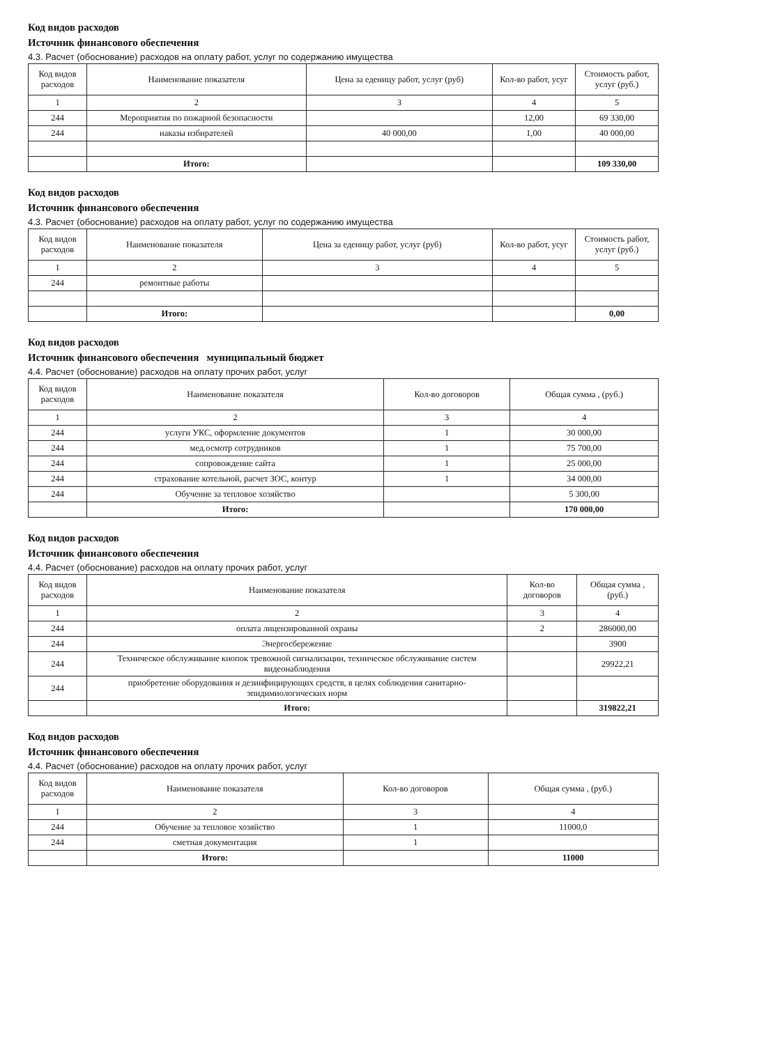Код видов расходов
Источник финансового обеспечения
4.3. Расчет (обоснование) расходов на оплату работ, услуг по содержанию имущества
| Код видов расходов | Наименование показателя | Цена за еденицу работ, услуг (руб) | Кол-во работ, усуг | Стоимость работ, услуг (руб.) |
| --- | --- | --- | --- | --- |
| 1 | 2 | 3 | 4 | 5 |
| 244 | Мероприятия по пожарной безопасности | | 12,00 | 69 330,00 |
| 244 | наказы избирателей | 40 000,00 | 1,00 | 40 000,00 |
| | Итого: | | | 109 330,00 |
Код видов расходов
Источник финансового обеспечения
4.3. Расчет (обоснование) расходов на оплату работ, услуг по содержанию имущества
| Код видов расходов | Наименование показателя | Цена за еденицу работ, услуг (руб) | Кол-во работ, усуг | Стоимость работ, услуг (руб.) |
| --- | --- | --- | --- | --- |
| 1 | 2 | 3 | 4 | 5 |
| 244 | ремонтные работы | | | |
| | Итого: | | | 0,00 |
Код видов расходов
Источник финансового обеспечения муниципальный бюджет
4.4. Расчет (обоснование) расходов на оплату прочих работ, услуг
| Код видов расходов | Наименование показателя | Кол-во договоров | Общая сумма , (руб.) |
| --- | --- | --- | --- |
| 1 | 2 | 3 | 4 |
| 244 | услуги УКС, оформление документов | 1 | 30 000,00 |
| 244 | мед.осмотр сотрудников | 1 | 75 700,00 |
| 244 | сопровождение сайта | 1 | 25 000,00 |
| 244 | страхование котельной, расчет ЗОС, контур | 1 | 34 000,00 |
| 244 | Обучение за тепловое хозяйство | | 5 300,00 |
| | Итого: | | 170 000,00 |
Код видов расходов
Источник финансового обеспечения
4.4. Расчет (обоснование) расходов на оплату прочих работ, услуг
| Код видов расходов | Наименование показателя | Кол-во договоров | Общая сумма , (руб.) |
| --- | --- | --- | --- |
| 1 | 2 | 3 | 4 |
| 244 | оплата лицензированной охраны | 2 | 286000,00 |
| 244 | Энергосбережение | | 3900 |
| 244 | Техническое обслуживание кнопок тревожной сигнализации, техническое обслуживание систем видеонаблюдения | | 29922,21 |
| 244 | приобретение оборудования и дезинфицирующих средств, в целях соблюдения санитарно-эпидимиологических норм | | |
| | Итого: | | 319822,21 |
Код видов расходов
Источник финансового обеспечения
4.4. Расчет (обоснование) расходов на оплату прочих работ, услуг
| Код видов расходов | Наименование показателя | Кол-во договоров | Общая сумма , (руб.) |
| --- | --- | --- | --- |
| 1 | 2 | 3 | 4 |
| 244 | Обучение за тепловое хозяйство | 1 | 11000,0 |
| 244 | сметная документация | 1 | |
| | Итого: | | 11000 |